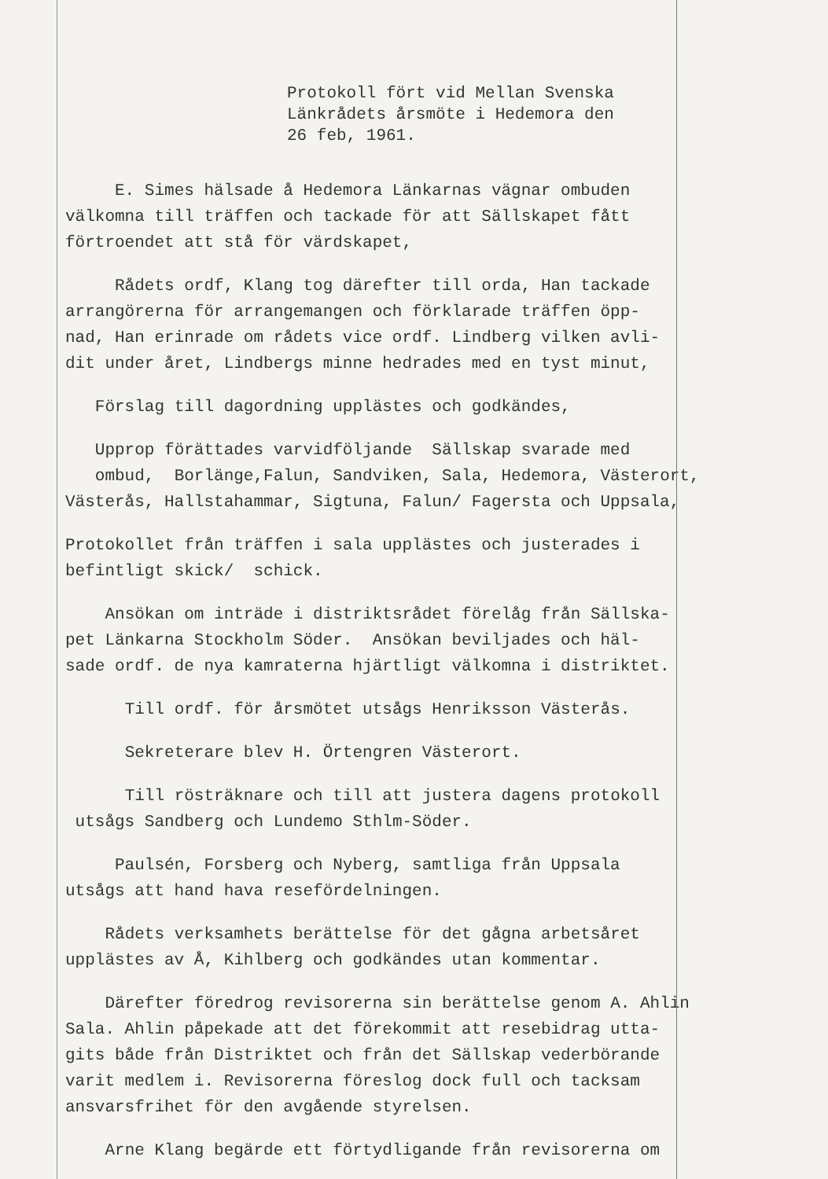Protokoll fört vid Mellan Svenska Länkrådets årsmöte i Hedemora den 26 feb, 1961.
E. Simes hälsade å Hedemora Länkarnas vägnar ombuden välkomna till träffen och tackade för att Sällskapet fått förtroendet att stå för värdskapet,
Rådets ordf, Klang tog därefter till orda, Han tackade arrangörerna för arrangemangen och förklarade träffen öpp- nad, Han erinrade om rådets vice ordf. Lindberg vilken avli- dit under året, Lindbergs minne hedrades med en tyst minut,
Förslag till dagordning upplästes och godkändes,
Upprop förättades varvidföljande Sällskap svarade med ombud, Borlänge,Falun, Sandviken, Sala, Hedemora, Västerort, Västerås, Hallstahammar, Sigtuna, Falun/ Fagersta och Uppsala,
Protokollet från träffen i sala upplästes och justerades i befintligt skick/ schick.
Ansökan om inträde i distriktsrådet förelåg från Sällska- pet Länkarna Stockholm Söder. Ansökan beviljades och häl- sade ordf. de nya kamraterna hjärtligt välkomna i distriktet.
Till ordf. för årsmötet utsågs Henriksson Västerås.
Sekreterare blev H. Örtengren Västerort.
Till rösträknare och till att justera dagens protokoll utsågs Sandberg och Lundemo Sthlm-Söder.
Paulsén, Forsberg och Nyberg, samtliga från Uppsala utsågs att hand hava resefördelningen.
Rådets verksamhets berättelse för det gågna arbetsåret upplästes av Å, Kihlberg och godkändes utan kommentar.
Därefter föredrog revisorerna sin berättelse genom A. Ahlin Sala. Ahlin påpekade att det förekommit att resebidrag utta- gits både från Distriktet och från det Sällskap vederbörande varit medlem i. Revisorerna föreslog dock full och tacksam ansvarsfrihet för den avgående styrelsen.
Arne Klang begärde ett förtydligande från revisorerna om